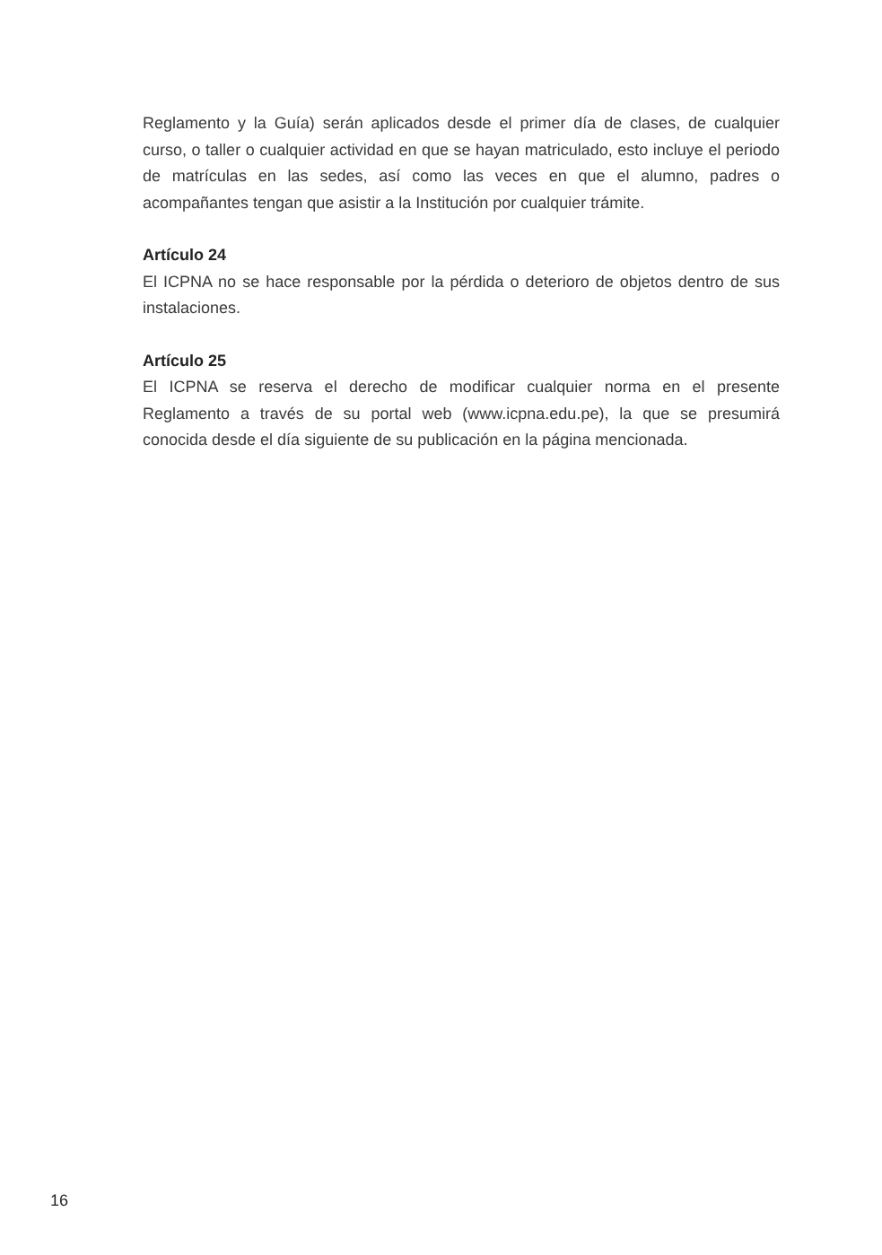Reglamento y la Guía) serán aplicados desde el primer día de clases, de cualquier curso, o taller o cualquier actividad en que se hayan matriculado, esto incluye el periodo de matrículas en las sedes, así como las veces en que el alumno, padres o acompañantes tengan que asistir a la Institución por cualquier trámite.
Artículo 24
El ICPNA no se hace responsable por la pérdida o deterioro de objetos dentro de sus instalaciones.
Artículo 25
El ICPNA se reserva el derecho de modificar cualquier norma en el presente Reglamento a través de su portal web (www.icpna.edu.pe), la que se presumirá conocida desde el día siguiente de su publicación en la página mencionada.
16